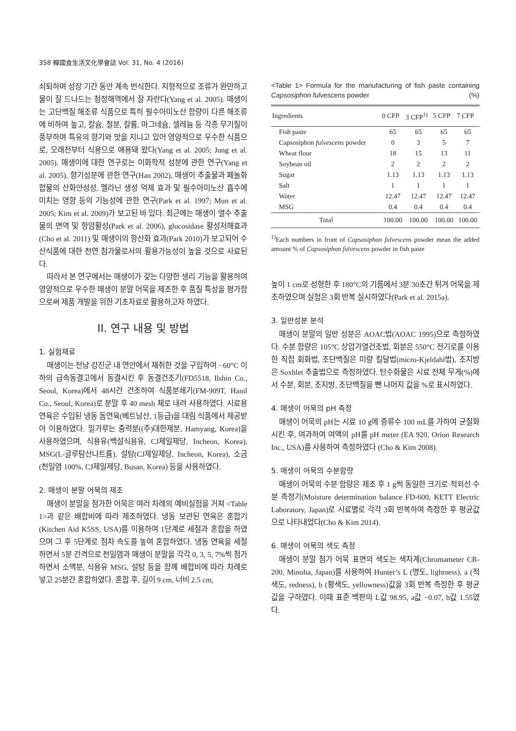358 韓國食生活文化學會誌 Vol. 31, No. 4 (2016)
쇠퇴하며 성장 기간 동안 계속 번식한다. 지형적으로 조류가 완만하고 물이 잘 드나드는 청정해역에서 잘 자란다(Yang et al. 2005). 매생이는 고단백질 해조류 식품으로 특히 필수아미노산 함량이 다른 해조류에 비하여 높고, 칼슘, 철분, 칼륨, 마그네슘, 셀레늄 등 각종 무기질이 풍부하며 특유의 향기와 맛을 지니고 있어 영양적으로 우수한 식품으로, 오래전부터 식용으로 애용돼 왔다(Yang et al. 2005; Jung et al. 2005). 매생이에 대한 연구로는 이화학적 성분에 관한 연구(Yang et al. 2005), 향기성분에 관한 연구(Han 2002), 매생이 추출물과 페놀화합물의 산화안성성, 멜라닌 생성 억제 효과 및 필수아미노산 흡수에 미치는 영향 등의 기능성에 관한 연구(Park et al. 1997; Mun et al. 2005; Kim et al. 2009)가 보고된 바 있다. 최근에는 매생이 열수 추출물의 면역 및 항암활성(Park et al. 2006), glucosidase 활성저해효과(Cho et al. 2011) 및 매생이의 항산화 효과(Park 2010)가 보고되어 수산식품에 대한 천연 첨가물로서의 활용가능성이 높을 것으로 사료된다.
따라서 본 연구에서는 매생이가 갖는 다양한 생리 기능을 활용하여 영양적으로 우수한 매생이 분말 어묵을 제조한 후 품질 특성을 평가함으로써 제품 개발을 위한 기초자료로 활용하고자 하였다.
II. 연구 내용 및 방법
1. 실험재료
매생이는 전남 강진군 내 연안에서 채취한 것을 구입하여 −60°C 이하의 급속동결고에서 동결시킨 후 동결건조기(FD5518, Ilshin Co., Seoul, Korea)에서 48시간 건조하여 식품분쇄기(FM-909T, Hanil Co., Seoul, Korea)로 분말 후 40 mesh 체로 내려 사용하였다. 시료용 연육은 수입된 냉동 돔연육(베트남산, 1등급)을 대림 식품에서 제공받아 이용하였다. 밀가루는 중력분((주)대한제분, Hamyang, Korea)을 사용하였으며, 식용유(백설식용유, CJ제일제당, Incheon, Korea), MSG(L-글루탐산나트륨), 설탕(CJ제일제당, Incheon, Korea), 소금(천일염 100%, CJ제일제당, Busan, Korea) 등을 사용하였다.
2. 매생이 분말 어묵의 제조
매생이 분말을 첨가한 어묵은 여러 차례의 예비실험을 거쳐 <Table 1>과 같은 배합비에 따라 제조하였다. 냉동 보관된 연육은 혼합기(Kitchen Aid K5SS, USA)를 이용하여 1단계로 세절과 혼합을 하였으며 그 후 5단계로 점차 속도를 높여 혼합하였다. 냉동 연육을 세절하면서 5분 간격으로 천일염과 매생이 분말을 각각 0, 3, 5, 7%씩 첨가하면서 소맥분, 식용유 MSG, 설탕 등을 함께 배합비에 따라 차례로 넣고 25분간 혼합하였다. 혼합 후, 길이 9 cm, 너비 2.5 cm,
<Table 1> Formula for the manufacturing of fish paste containing Capsosiphon fulvescens powder (%)
| Ingredients | 0 CFP | 3 CFP<sup>1)</sup> | 5 CFP | 7 CFP |
| --- | --- | --- | --- | --- |
| Fish paste | 65 | 65 | 65 | 65 |
| Capsosiphon fulvescens powder | 0 | 3 | 5 | 7 |
| Wheat flour | 18 | 15 | 13 | 11 |
| Soybean oil | 2 | 2 | 2 | 2 |
| Sugar | 1.13 | 1.13 | 1.13 | 1.13 |
| Salt | 1 | 1 | 1 | 1 |
| Water | 12.47 | 12.47 | 12.47 | 12.47 |
| MSG | 0.4 | 0.4 | 0.4 | 0.4 |
| Total | 100.00 | 100.00 | 100.00 | 100.00 |
<sup>1)</sup> Each numbers in front of Capsosiphon fulvescens powder mean the added amount % of Capsosiphon fulvescens powder in fish paste
높이 1 cm로 성형한 후 180°C의 기름에서 3분 30초간 튀겨 어묵을 제조하였으며 실험은 3회 반복 실시하였다(Park et al. 2015a).
3. 일반성분 분석
매생이 분말의 일반 성분은 AOAC법(AOAC 1995)으로 측정하였다. 수분 함량은 105°C 상압가열건조법, 회분은 550°C 전기로를 이용한 직접 회화법, 조단백질은 미량 킬달법(micro-Kjeldahl법), 조지방은 Soxhlet 추출법으로 측정하였다. 탄수화물은 시료 전체 무게(%)에서 수분, 회분, 조지방, 조단백질을 뺀 나머지 값을 %로 표시하였다.
4. 매생이 어묵의 pH 측정
매생이 어묵의 pH는 시료 10 g에 증류수 100 mL를 가하여 균질화 시킨 후, 여과하여 여액의 pH를 pH meter (EA 920, Orion Research Inc., USA)를 사용하여 측정하였다 (Cho & Kim 2008).
5. 매생이 어묵의 수분함량
매생이 어묵의 수분 함량은 제조 후 1 g씩 동일한 크기로 적외선 수분 측정기(Moisture determination balance FD-600, KETT Electric Laboratory, Japan)로 시료별로 각각 3회 반복하여 측정한 후 평균값으로 나타내었다(Cho & Kim 2014).
6. 매생이 어묵의 색도 측정
매생이 분말 첨가 어묵 표면의 색도는 색차계(Chromameter CR-200, Minolta, Japan)를 사용하여 Hunter’s L (명도, lightness), a (적색도, redness), b (황색도, yellowness)값을 3회 반복 측정한 후 평균값을 구하였다. 이때 표준 백판의 L값 98.95, a값 −0.07, b값 1.55였다.